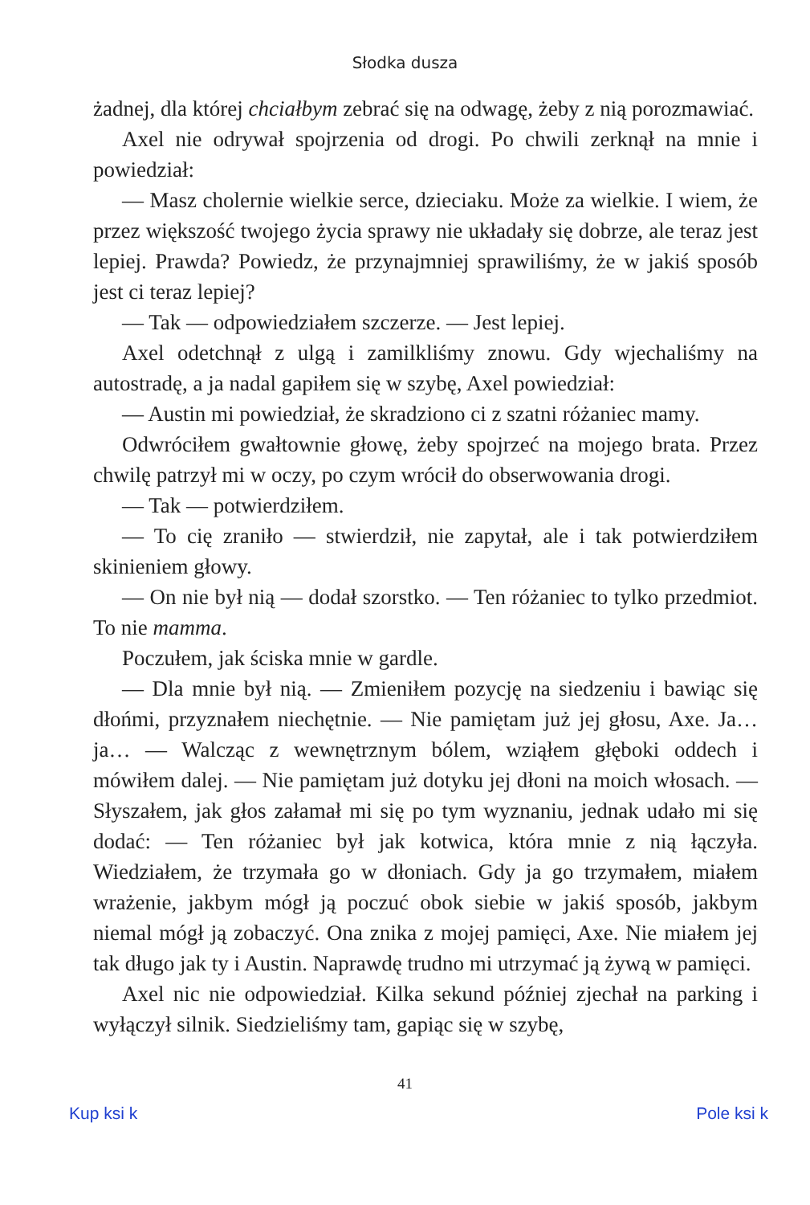Słodka dusza
żadnej, dla której chciałbym zebrać się na odwagę, żeby z nią porozmawiać.
Axel nie odrywał spojrzenia od drogi. Po chwili zerknął na mnie i powiedział:
— Masz cholernie wielkie serce, dzieciaku. Może za wielkie. I wiem, że przez większość twojego życia sprawy nie układały się dobrze, ale teraz jest lepiej. Prawda? Powiedz, że przynajmniej sprawiliśmy, że w jakiś sposób jest ci teraz lepiej?
— Tak — odpowiedziałem szczerze. — Jest lepiej.
Axel odetchnął z ulgą i zamilkliśmy znowu. Gdy wjechaliśmy na autostradę, a ja nadal gapiłem się w szybę, Axel powiedział:
— Austin mi powiedział, że skradziono ci z szatni różaniec mamy.
Odwróciłem gwałtownie głowę, żeby spojrzeć na mojego brata. Przez chwilę patrzył mi w oczy, po czym wrócił do obserwowania drogi.
— Tak — potwierdziłem.
— To cię zraniło — stwierdził, nie zapytał, ale i tak potwierdziłem skinieniem głowy.
— On nie był nią — dodał szorstko. — Ten różaniec to tylko przedmiot. To nie mamma.
Poczułem, jak ściska mnie w gardle.
— Dla mnie był nią. — Zmieniłem pozycję na siedzeniu i bawiąc się dłońmi, przyznałem niechętnie. — Nie pamiętam już jej głosu, Axe. Ja… ja… — Walcząc z wewnętrznym bólem, wziąłem głęboki oddech i mówiłem dalej. — Nie pamiętam już dotyku jej dłoni na moich włosach. — Słyszałem, jak głos załamał mi się po tym wyznaniu, jednak udało mi się dodać: — Ten różaniec był jak kotwica, która mnie z nią łączyła. Wiedziałem, że trzymała go w dłoniach. Gdy ja go trzymałem, miałem wrażenie, jakbym mógł ją poczuć obok siebie w jakiś sposób, jakbym niemal mógł ją zobaczyć. Ona znika z mojej pamięci, Axe. Nie miałem jej tak długo jak ty i Austin. Naprawdę trudno mi utrzymać ją żywą w pamięci.
Axel nic nie odpowiedział. Kilka sekund później zjechał na parking i wyłączył silnik. Siedzieliśmy tam, gapiąc się w szybę,
41
Kup ksi k Pole ksi k